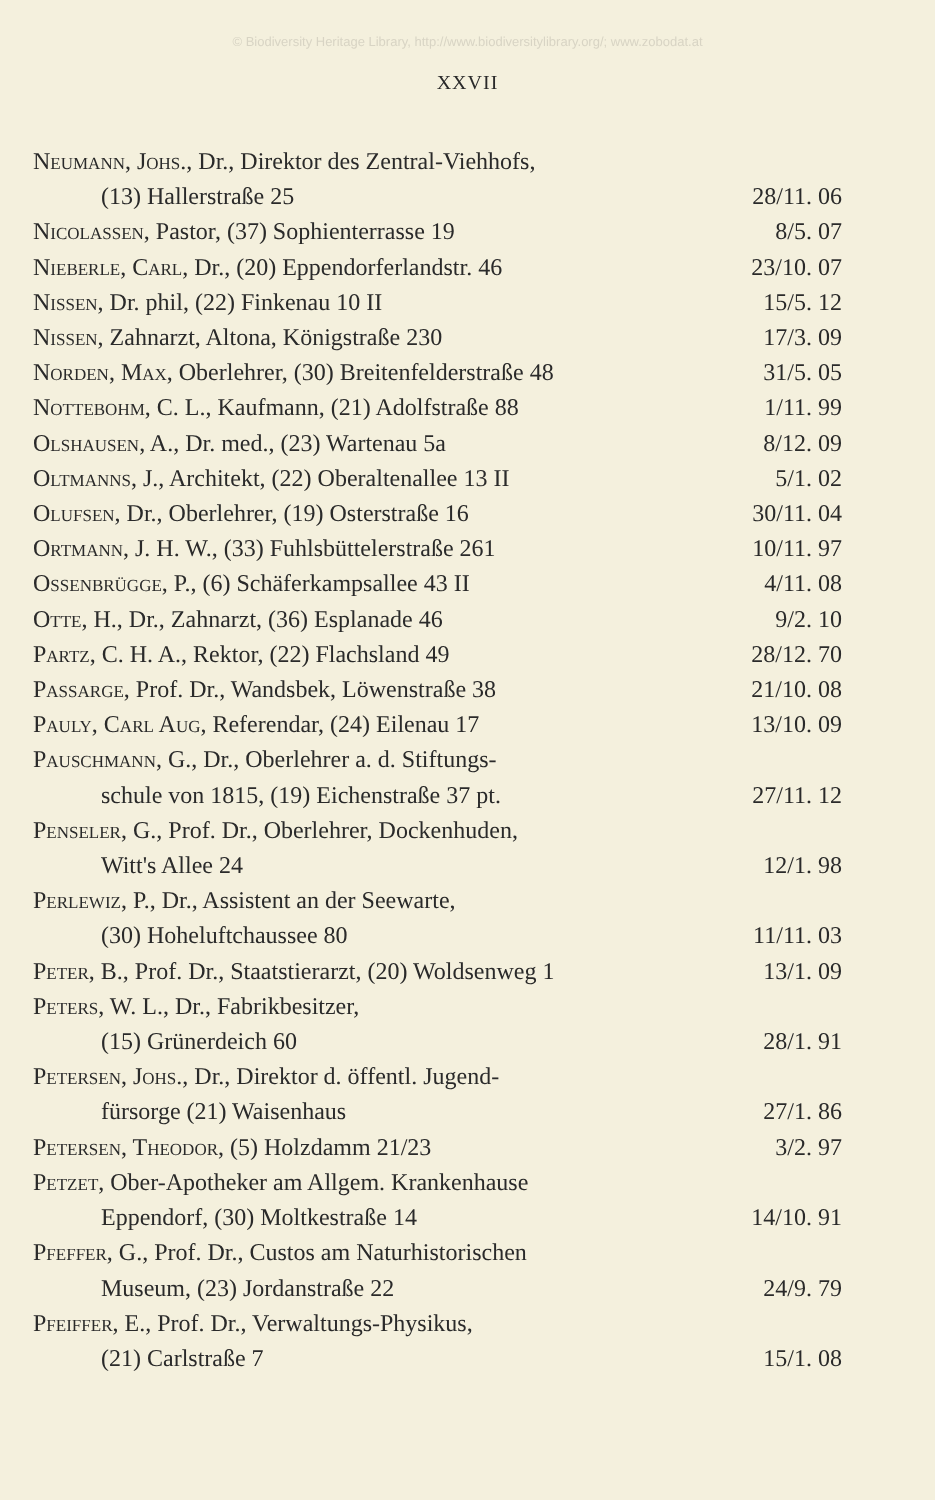© Biodiversity Heritage Library, http://www.biodiversitylibrary.org/; www.zobodat.at
XXVII
Neumann, Johs., Dr., Direktor des Zentral-Viehhofs,
(13) Hallerstraße 25 28/11. 06
Nicolassen, Pastor, (37) Sophienterrasse 19 8/5. 07
Nieberle, Carl, Dr., (20) Eppendorferlandstr. 46 23/10. 07
Nissen, Dr. phil, (22) Finkenau 10 II 15/5. 12
Nissen, Zahnarzt, Altona, Königstraße 230 17/3. 09
Norden, Max, Oberlehrer, (30) Breitenfelderstraße 48 31/5. 05
Nottebohm, C. L., Kaufmann, (21) Adolfstraße 88 1/11. 99
Olshausen, A., Dr. med., (23) Wartenau 5a 8/12. 09
Oltmanns, J., Architekt, (22) Oberaltenallee 13 II 5/1. 02
Olufsen, Dr., Oberlehrer, (19) Osterstraße 16 30/11. 04
Ortmann, J. H. W., (33) Fuhlsbüttelerstraße 261 10/11. 97
Ossenbrügge, P., (6) Schäferkampsallee 43 II 4/11. 08
Otte, H., Dr., Zahnarzt, (36) Esplanade 46 9/2. 10
Partz, C. H. A., Rektor, (22) Flachsland 49 28/12. 70
Passarge, Prof. Dr., Wandsbek, Löwenstraße 38 21/10. 08
Pauly, Carl Aug, Referendar, (24) Eilenau 17 13/10. 09
Pauschmann, G., Dr., Oberlehrer a. d. Stiftungs-
schule von 1815, (19) Eichenstraße 37 pt. 27/11. 12
Penseler, G., Prof. Dr., Oberlehrer, Dockenhuden,
Witt's Allee 24 12/1. 98
Perlewiz, P., Dr., Assistent an der Seewarte,
(30) Hoheluftchaussee 80 11/11. 03
Peter, B., Prof. Dr., Staatstierarzt, (20) Woldsenweg 1 13/1. 09
Peters, W. L., Dr., Fabrikbesitzer,
(15) Grünerdeich 60 28/1. 91
Petersen, Johs., Dr., Direktor d. öffentl. Jugend-
fürsorge (21) Waisenhaus 27/1. 86
Petersen, Theodor, (5) Holzdamm 21/23 3/2. 97
Petzet, Ober-Apotheker am Allgem. Krankenhause
Eppendorf, (30) Moltkestraße 14 14/10. 91
Pfeffer, G., Prof. Dr., Custos am Naturhistorischen
Museum, (23) Jordanstraße 22 24/9. 79
Pfeiffer, E., Prof. Dr., Verwaltungs-Physikus,
(21) Carlstraße 7 15/1. 08